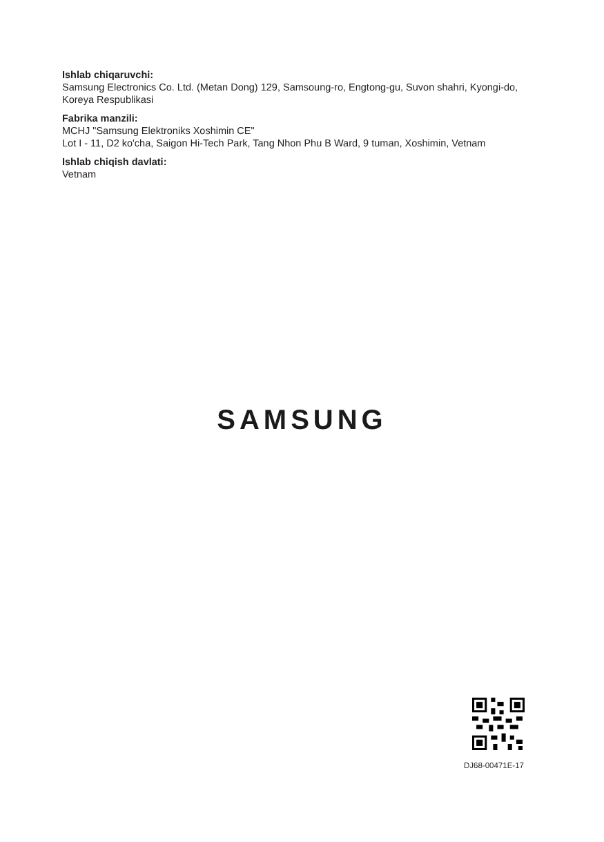Ishlab chiqaruvchi:
Samsung Electronics Co. Ltd. (Metan Dong) 129, Samsoung-ro, Engtong-gu, Suvon shahri, Kyongi-do, Koreya Respublikasi
Fabrika manzili:
MCHJ "Samsung Elektroniks Xoshimin CE"
Lot I - 11, D2 ko'cha, Saigon Hi-Tech Park, Tang Nhon Phu B Ward, 9 tuman, Xoshimin, Vetnam
Ishlab chiqish davlati:
Vetnam
SAMSUNG
DJ68-00471E-17